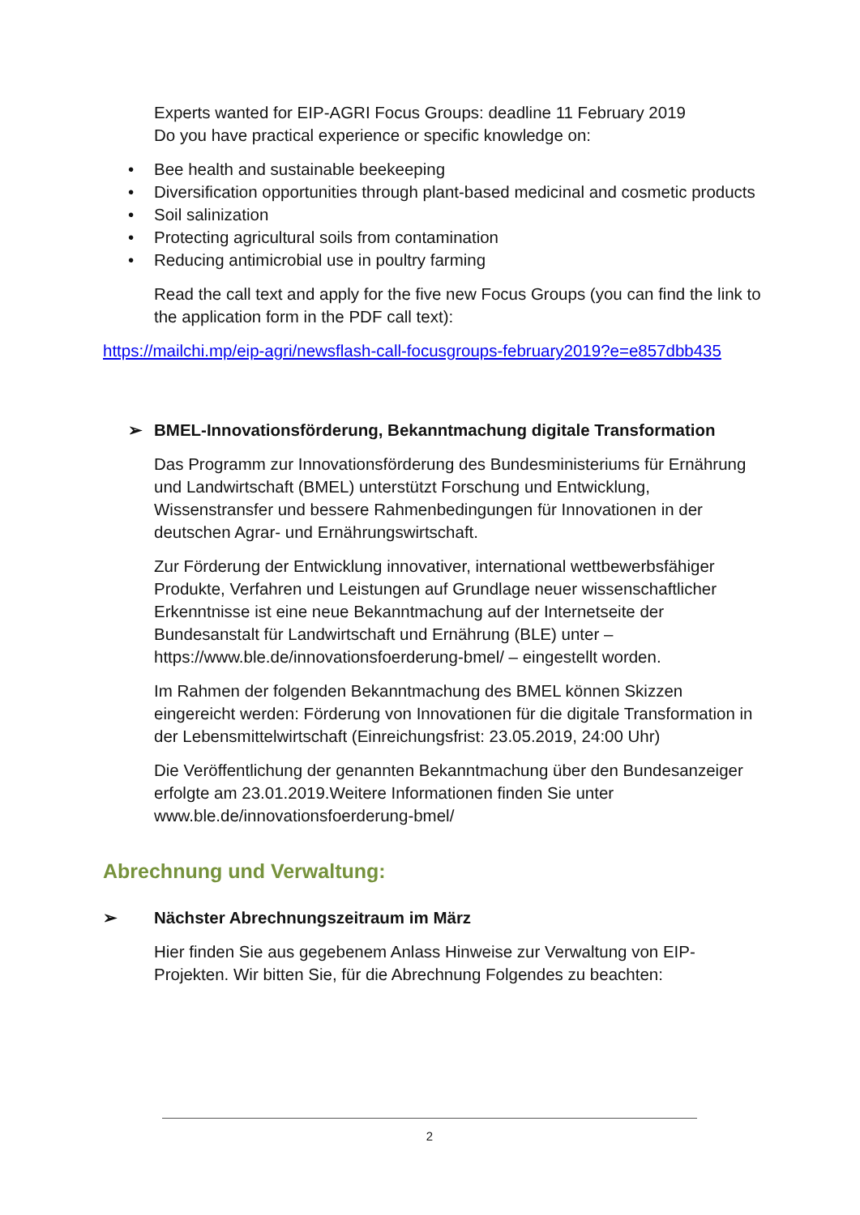Experts wanted for EIP-AGRI Focus Groups: deadline 11 February 2019
Do you have practical experience or specific knowledge on:
• Bee health and sustainable beekeeping
• Diversification opportunities through plant-based medicinal and cosmetic products
• Soil salinization
• Protecting agricultural soils from contamination
• Reducing antimicrobial use in poultry farming
Read the call text and apply for the five new Focus Groups (you can find the link to the application form in the PDF call text):
https://mailchi.mp/eip-agri/newsflash-call-focusgroups-february2019?e=e857dbb435
➢ BMEL-Innovationsförderung, Bekanntmachung digitale Transformation
Das Programm zur Innovationsförderung des Bundesministeriums für Ernährung und Landwirtschaft (BMEL) unterstützt Forschung und Entwicklung, Wissenstransfer und bessere Rahmenbedingungen für Innovationen in der deutschen Agrar- und Ernährungswirtschaft.
Zur Förderung der Entwicklung innovativer, international wettbewerbsfähiger Produkte, Verfahren und Leistungen auf Grundlage neuer wissenschaftlicher Erkenntnisse ist eine neue Bekanntmachung auf der Internetseite der Bundesanstalt für Landwirtschaft und Ernährung (BLE) unter – https://www.ble.de/innovationsfoerderung-bmel/ – eingestellt worden.
Im Rahmen der folgenden Bekanntmachung des BMEL können Skizzen eingereicht werden: Förderung von Innovationen für die digitale Transformation in der Lebensmittelwirtschaft (Einreichungsfrist: 23.05.2019, 24:00 Uhr)
Die Veröffentlichung der genannten Bekanntmachung über den Bundesanzeiger erfolgte am 23.01.2019.Weitere Informationen finden Sie unter www.ble.de/innovationsfoerderung-bmel/
Abrechnung und Verwaltung:
➢ Nächster Abrechnungszeitraum im März
Hier finden Sie aus gegebenem Anlass Hinweise zur Verwaltung von EIP-Projekten. Wir bitten Sie, für die Abrechnung Folgendes zu beachten:
2